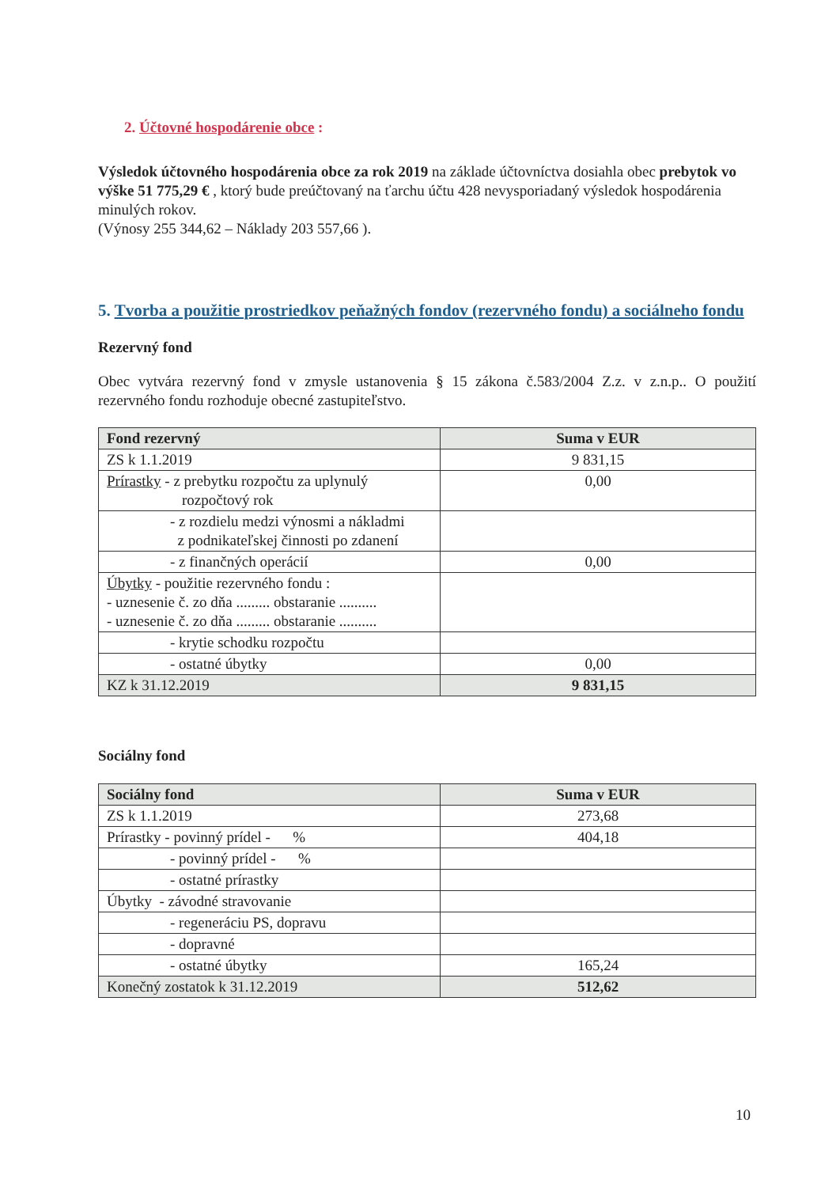2. Účtovné hospodárenie obce :
Výsledok účtovného hospodárenia obce za rok 2019 na základe účtovníctva dosiahla obec prebytok vo výške 51 775,29 € , ktorý bude preúčtovaný na ťarchu účtu 428 nevysporiadaný výsledok hospodárenia minulých rokov.
(Výnosy 255 344,62 – Náklady 203 557,66 ).
5. Tvorba a použitie prostriedkov peňažných fondov (rezervného fondu) a sociálneho fondu
Rezervný fond
Obec vytvára rezervný fond v zmysle ustanovenia § 15 zákona č.583/2004 Z.z. v z.n.p.. O použití rezervného fondu rozhoduje obecné zastupiteľstvo.
| Fond rezervný | Suma v EUR |
| --- | --- |
| ZS k 1.1.2019 | 9 831,15 |
| Prírastky - z prebytku rozpočtu za uplynulý rozpočtový rok | 0,00 |
| - z rozdielu medzi výnosmi a nákladmi z podnikateľskej činnosti po zdanení | |
| - z finančných operácií | 0,00 |
| Úbytky - použitie rezervného fondu : - uznesenie č. zo dňa ......... obstaranie .......... - uznesenie č. zo dňa ......... obstaranie .......... | |
| - krytie schodku rozpočtu | |
| - ostatné úbytky | 0,00 |
| KZ k 31.12.2019 | 9 831,15 |
Sociálny fond
| Sociálny fond | Suma v EUR |
| --- | --- |
| ZS k 1.1.2019 | 273,68 |
| Prírastky - povinný prídel - % | 404,18 |
| - povinný prídel - % | |
| - ostatné prírastky | |
| Úbytky - závodné stravovanie | |
| - regeneráciu PS, dopravu | |
| - dopravné | |
| - ostatné úbytky | 165,24 |
| Konečný zostatok k 31.12.2019 | 512,62 |
10